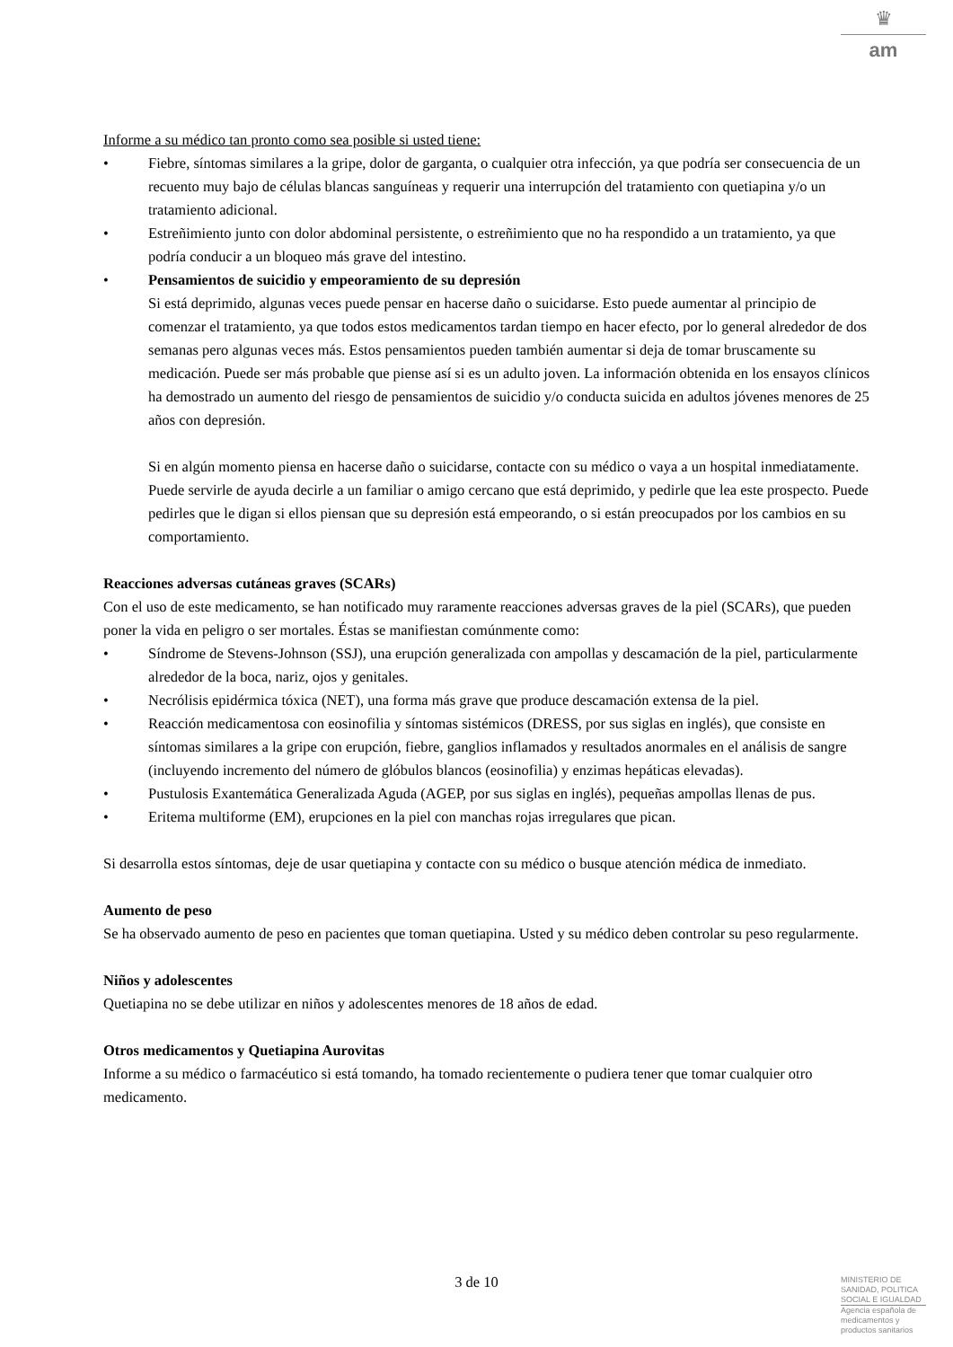♛
am
Informe a su médico tan pronto como sea posible si usted tiene:
• Fiebre, síntomas similares a la gripe, dolor de garganta, o cualquier otra infección, ya que podría ser consecuencia de un recuento muy bajo de células blancas sanguíneas y requerir una interrupción del tratamiento con quetiapina y/o un tratamiento adicional.
• Estreñimiento junto con dolor abdominal persistente, o estreñimiento que no ha respondido a un tratamiento, ya que podría conducir a un bloqueo más grave del intestino.
• Pensamientos de suicidio y empeoramiento de su depresión
Si está deprimido, algunas veces puede pensar en hacerse daño o suicidarse. Esto puede aumentar al principio de comenzar el tratamiento, ya que todos estos medicamentos tardan tiempo en hacer efecto, por lo general alrededor de dos semanas pero algunas veces más. Estos pensamientos pueden también aumentar si deja de tomar bruscamente su medicación. Puede ser más probable que piense así si es un adulto joven. La información obtenida en los ensayos clínicos ha demostrado un aumento del riesgo de pensamientos de suicidio y/o conducta suicida en adultos jóvenes menores de 25 años con depresión.
Si en algún momento piensa en hacerse daño o suicidarse, contacte con su médico o vaya a un hospital inmediatamente. Puede servirle de ayuda decirle a un familiar o amigo cercano que está deprimido, y pedirle que lea este prospecto. Puede pedirles que le digan si ellos piensan que su depresión está empeorando, o si están preocupados por los cambios en su comportamiento.
Reacciones adversas cutáneas graves (SCARs)
Con el uso de este medicamento, se han notificado muy raramente reacciones adversas graves de la piel (SCARs), que pueden poner la vida en peligro o ser mortales. Éstas se manifiestan comúnmente como:
• Síndrome de Stevens-Johnson (SSJ), una erupción generalizada con ampollas y descamación de la piel, particularmente alrededor de la boca, nariz, ojos y genitales.
• Necrólisis epidérmica tóxica (NET), una forma más grave que produce descamación extensa de la piel.
• Reacción medicamentosa con eosinofilia y síntomas sistémicos (DRESS, por sus siglas en inglés), que consiste en síntomas similares a la gripe con erupción, fiebre, ganglios inflamados y resultados anormales en el análisis de sangre (incluyendo incremento del número de glóbulos blancos (eosinofilia) y enzimas hepáticas elevadas).
• Pustulosis Exantemática Generalizada Aguda (AGEP, por sus siglas en inglés), pequeñas ampollas llenas de pus.
• Eritema multiforme (EM), erupciones en la piel con manchas rojas irregulares que pican.
Si desarrolla estos síntomas, deje de usar quetiapina y contacte con su médico o busque atención médica de inmediato.
Aumento de peso
Se ha observado aumento de peso en pacientes que toman quetiapina. Usted y su médico deben controlar su peso regularmente.
Niños y adolescentes
Quetiapina no se debe utilizar en niños y adolescentes menores de 18 años de edad.
Otros medicamentos y Quetiapina Aurovitas
Informe a su médico o farmacéutico si está tomando, ha tomado recientemente o pudiera tener que tomar cualquier otro medicamento.
3 de 10
MINISTERIO DE
SANIDAD, POLITICA
SOCIAL E IGUALDAD
Agencia española de
medicamentos y
productos sanitarios